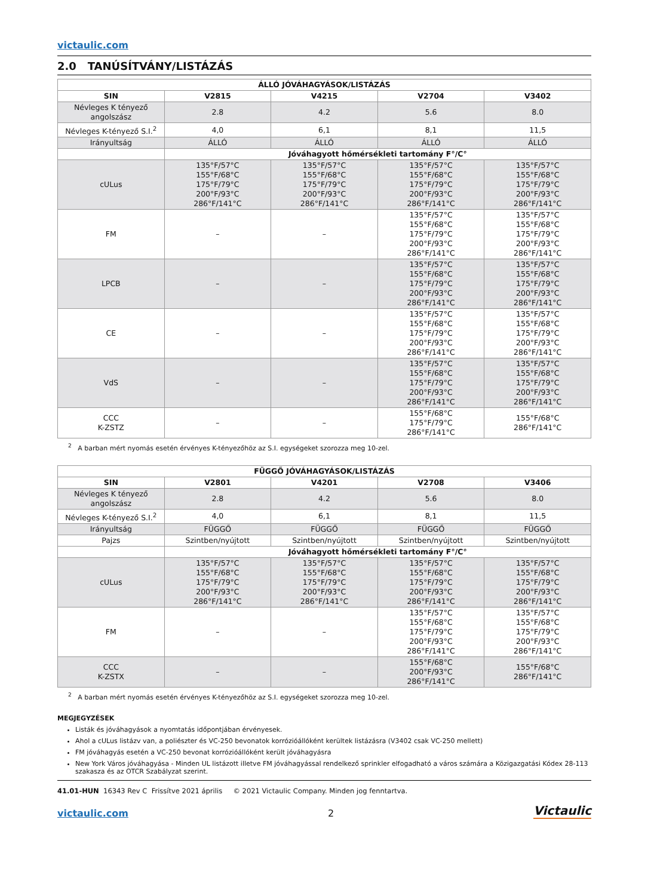victaulic.com
2.0 TANÚSÍTVÁNY/LISTÁZÁS
| ÁLLÓ JÓVÁHAGYÁSOK/LISTÁZÁS | | | | |
| --- | --- | --- | --- | --- |
| SIN | V2815 | V4215 | V2704 | V3402 |
| Névleges K tényező angolszász | 2.8 | 4.2 | 5.6 | 8.0 |
| Névleges K-tényező S.I.<sup>2</sup> | 4,0 | 6,1 | 8,1 | 11,5 |
| Irányultság | ÁLLÓ | ÁLLÓ | ÁLLÓ | ÁLLÓ |
| | Jóváhagyott hőmérsékleti tartomány F°/C° | | | |
| cULus | 135°F/57°C 155°F/68°C 175°F/79°C 200°F/93°C 286°F/141°C | 135°F/57°C 155°F/68°C 175°F/79°C 200°F/93°C 286°F/141°C | 135°F/57°C 155°F/68°C 175°F/79°C 200°F/93°C 286°F/141°C | 135°F/57°C 155°F/68°C 175°F/79°C 200°F/93°C 286°F/141°C |
| FM | – | – | 135°F/57°C 155°F/68°C 175°F/79°C 200°F/93°C 286°F/141°C | 135°F/57°C 155°F/68°C 175°F/79°C 200°F/93°C 286°F/141°C |
| LPCB | – | – | 135°F/57°C 155°F/68°C 175°F/79°C 200°F/93°C 286°F/141°C | 135°F/57°C 155°F/68°C 175°F/79°C 200°F/93°C 286°F/141°C |
| CE | – | – | 135°F/57°C 155°F/68°C 175°F/79°C 200°F/93°C 286°F/141°C | 135°F/57°C 155°F/68°C 175°F/79°C 200°F/93°C 286°F/141°C |
| VdS | – | – | 135°F/57°C 155°F/68°C 175°F/79°C 200°F/93°C 286°F/141°C | 135°F/57°C 155°F/68°C 175°F/79°C 200°F/93°C 286°F/141°C |
| CCC K-ZSTZ | – | – | 155°F/68°C 175°F/79°C 286°F/141°C | 155°F/68°C 286°F/141°C |
<sup>2</sup> A barban mért nyomás esetén érvényes K-tényezőhöz az S.I. egységeket szorozza meg 10-zel.
| FÜGGŐ JÓVÁHAGYÁSOK/LISTÁZÁS | | | | |
| --- | --- | --- | --- | --- |
| SIN | V2801 | V4201 | V2708 | V3406 |
| Névleges K tényező angolszász | 2.8 | 4.2 | 5.6 | 8.0 |
| Névleges K-tényező S.I.<sup>2</sup> | 4,0 | 6,1 | 8,1 | 11,5 |
| Irányultság | FÜGGŐ | FÜGGŐ | FÜGGŐ | FÜGGŐ |
| Pajzs | Szintben/nyújtott | Szintben/nyújtott | Szintben/nyújtott | Szintben/nyújtott |
| | Jóváhagyott hőmérsékleti tartomány F°/C° | | | |
| cULus | 135°F/57°C 155°F/68°C 175°F/79°C 200°F/93°C 286°F/141°C | 135°F/57°C 155°F/68°C 175°F/79°C 200°F/93°C 286°F/141°C | 135°F/57°C 155°F/68°C 175°F/79°C 200°F/93°C 286°F/141°C | 135°F/57°C 155°F/68°C 175°F/79°C 200°F/93°C 286°F/141°C |
| FM | – | – | 135°F/57°C 155°F/68°C 175°F/79°C 200°F/93°C 286°F/141°C | 135°F/57°C 155°F/68°C 175°F/79°C 200°F/93°C 286°F/141°C |
| CCC K-ZSTX | – | – | 155°F/68°C 200°F/93°C 286°F/141°C | 155°F/68°C 286°F/141°C |
<sup>2</sup> A barban mért nyomás esetén érvényes K-tényezőhöz az S.I. egységeket szorozza meg 10-zel.
MEGJEGYZÉSEK
Listák és jóváhagyások a nyomtatás időpontjában érvényesek.
Ahol a cULus listázv van, a poliészter és VC-250 bevonatok korrózióállóként kerültek listázásra (V3402 csak VC-250 mellett)
FM jóváhagyás esetén a VC-250 bevonat korrózióállóként került jóváhagyásra
New York Város jóváhagyása - Minden UL listázott illetve FM jóváhagyással rendelkező sprinkler elfogadható a város számára a Közigazgatási Kódex 28-113 szakasza és az OTCR Szabályzat szerint.
41.01-HUN 16343 Rev C Frissítve 2021 április © 2021 Victaulic Company. Minden jog fenntartva.
victaulic.com 2 Victaulic